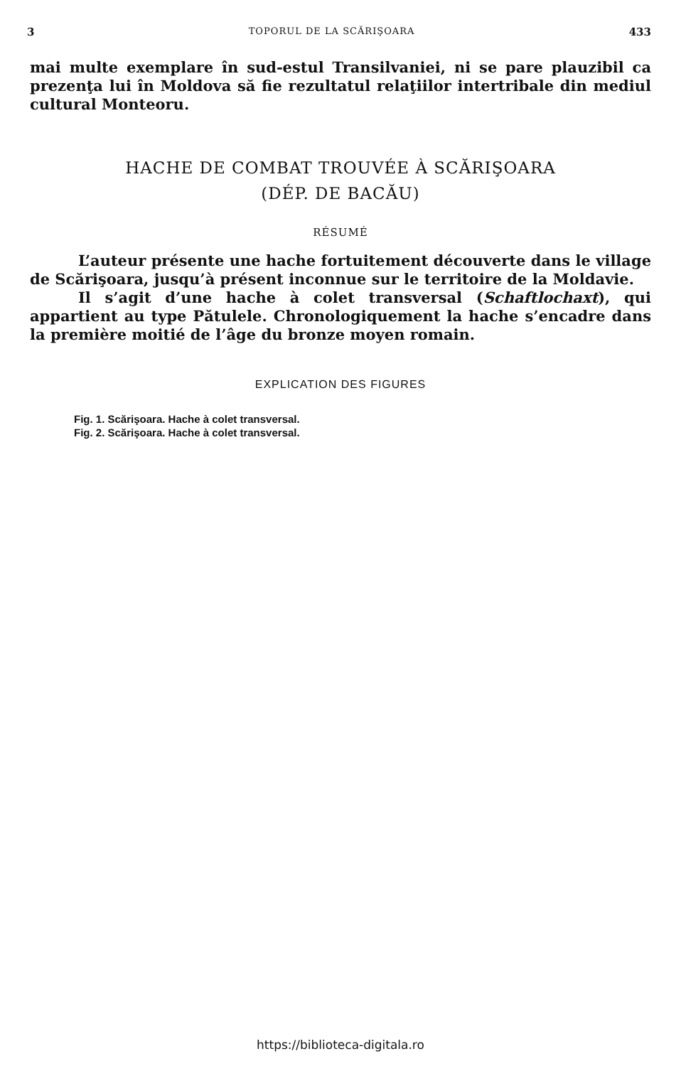3 TOPORUL DE LA SCĂRIŞOARA 433
mai multe exemplare în sud-estul Transilvaniei, ni se pare plauzibil ca prezenţa lui în Moldova să fie rezultatul relaţiilor intertribale din mediul cultural Monteoru.
HACHE DE COMBAT TROUVÉE À SCĂRIŞOARA
(DÉP. DE BACĂU)
RÉSUMÉ
L’auteur présente une hache fortuitement découverte dans le village de Scărişoara, jusqu’à présent inconnue sur le territoire de la Moldavie.
Il s’agit d’une hache à colet transversal (Schaftlochaxt), qui appartient au type Pătulele. Chronologiquement la hache s’encadre dans la première moitié de l’âge du bronze moyen romain.
EXPLICATION DES FIGURES
Fig. 1. Scărişoara. Hache à colet transversal.
Fig. 2. Scărişoara. Hache à colet transversal.
https://biblioteca-digitala.ro